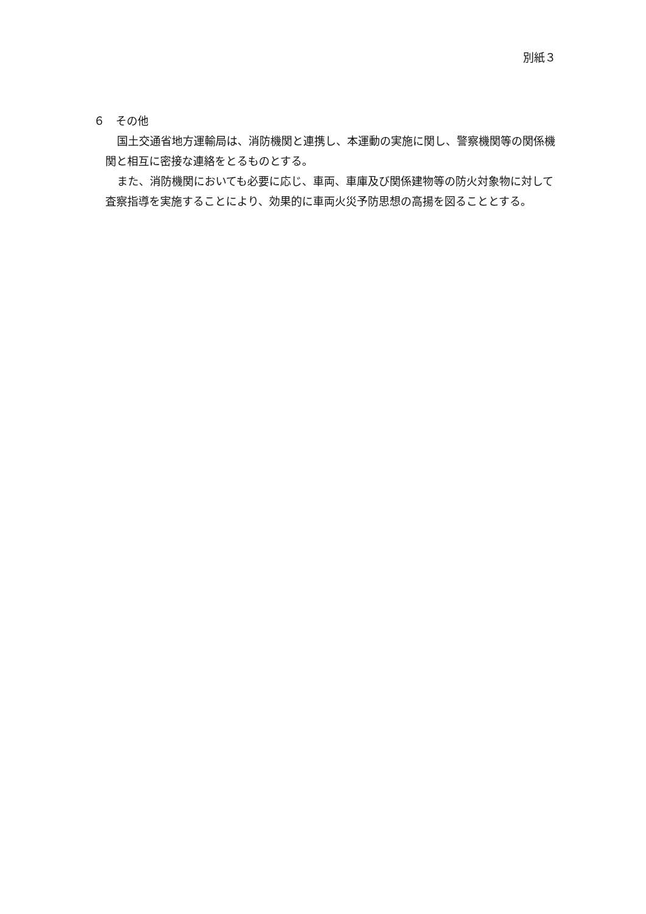別紙３
６　その他
国土交通省地方運輸局は、消防機関と連携し、本運動の実施に関し、警察機関等の関係機関と相互に密接な連絡をとるものとする。
また、消防機関においても必要に応じ、車両、車庫及び関係建物等の防火対象物に対して査察指導を実施することにより、効果的に車両火災予防思想の高揚を図ることとする。